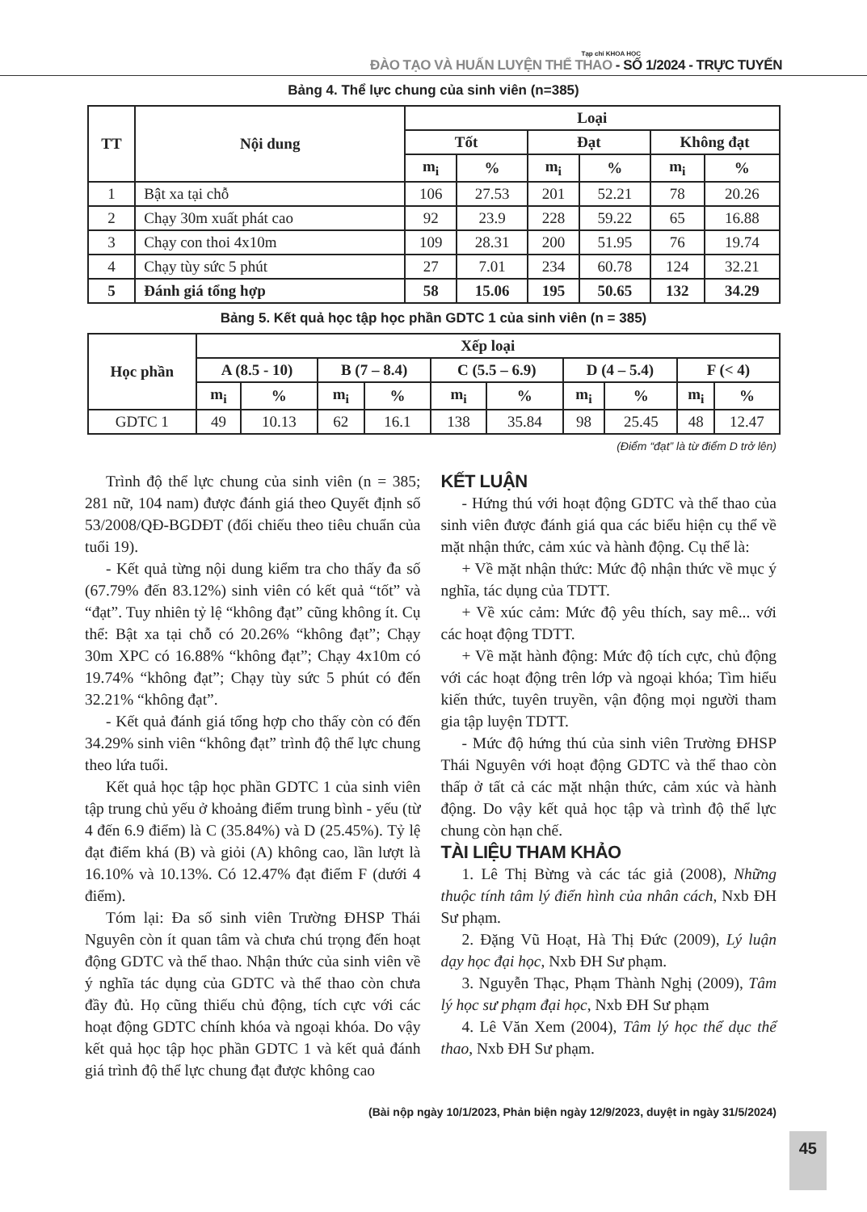Tạp chí KHOA HỌC
ĐÀO TẠO VÀ HUẤN LUYỆN THỂ THAO - SỐ 1/2024 - TRỰC TUYẾN
Bảng 4. Thể lực chung của sinh viên (n=385)
| TT | Nội dung | Loại | | | | | |
| --- | --- | --- | --- | --- | --- | --- | --- |
| | | Tốt | | Đạt | | Không đạt | |
| | | m<sub>i</sub> | % | m<sub>i</sub> | % | m<sub>i</sub> | % |
| 1 | Bật xa tại chỗ | 106 | 27.53 | 201 | 52.21 | 78 | 20.26 |
| 2 | Chạy 30m xuất phát cao | 92 | 23.9 | 228 | 59.22 | 65 | 16.88 |
| 3 | Chạy con thoi 4x10m | 109 | 28.31 | 200 | 51.95 | 76 | 19.74 |
| 4 | Chạy tùy sức 5 phút | 27 | 7.01 | 234 | 60.78 | 124 | 32.21 |
| 5 | Đánh giá tổng hợp | 58 | 15.06 | 195 | 50.65 | 132 | 34.29 |
Bảng 5. Kết quả học tập học phần GDTC 1 của sinh viên (n = 385)
| Học phần | Xếp loại | | | | | | | | | |
| --- | --- | --- | --- | --- | --- | --- | --- | --- | --- | --- |
| | A (8.5 - 10) | | B (7 – 8.4) | | C (5.5 – 6.9) | | D (4 – 5.4) | | F (< 4) | |
| | m<sub>i</sub> | % | m<sub>i</sub> | % | m<sub>i</sub> | % | m<sub>i</sub> | % | m<sub>i</sub> | % |
| GDTC 1 | 49 | 10.13 | 62 | 16.1 | 138 | 35.84 | 98 | 25.45 | 48 | 12.47 |
(Điểm “đạt” là từ điểm D trở lên)
Trình độ thể lực chung của sinh viên (n = 385; 281 nữ, 104 nam) được đánh giá theo Quyết định số 53/2008/QĐ-BGDĐT (đối chiếu theo tiêu chuẩn của tuổi 19).
- Kết quả từng nội dung kiểm tra cho thấy đa số (67.79% đến 83.12%) sinh viên có kết quả “tốt” và “đạt”. Tuy nhiên tỷ lệ “không đạt” cũng không ít. Cụ thể: Bật xa tại chỗ có 20.26% “không đạt”; Chạy 30m XPC có 16.88% “không đạt”; Chạy 4x10m có 19.74% “không đạt”; Chạy tùy sức 5 phút có đến 32.21% “không đạt”.
- Kết quả đánh giá tổng hợp cho thấy còn có đến 34.29% sinh viên “không đạt” trình độ thể lực chung theo lứa tuổi.
Kết quả học tập học phần GDTC 1 của sinh viên tập trung chủ yếu ở khoảng điểm trung bình - yếu (từ 4 đến 6.9 điểm) là C (35.84%) và D (25.45%). Tỷ lệ đạt điểm khá (B) và giỏi (A) không cao, lần lượt là 16.10% và 10.13%. Có 12.47% đạt điểm F (dưới 4 điểm).
Tóm lại: Đa số sinh viên Trường ĐHSP Thái Nguyên còn ít quan tâm và chưa chú trọng đến hoạt động GDTC và thể thao. Nhận thức của sinh viên về ý nghĩa tác dụng của GDTC và thể thao còn chưa đầy đủ. Họ cũng thiếu chủ động, tích cực với các hoạt động GDTC chính khóa và ngoại khóa. Do vậy kết quả học tập học phần GDTC 1 và kết quả đánh giá trình độ thể lực chung đạt được không cao
KẾT LUẬN
- Hứng thú với hoạt động GDTC và thể thao của sinh viên được đánh giá qua các biểu hiện cụ thể về mặt nhận thức, cảm xúc và hành động. Cụ thể là:
+ Về mặt nhận thức: Mức độ nhận thức về mục ý nghĩa, tác dụng của TDTT.
+ Về xúc cảm: Mức độ yêu thích, say mê... với các hoạt động TDTT.
+ Về mặt hành động: Mức độ tích cực, chủ động với các hoạt động trên lớp và ngoại khóa; Tìm hiểu kiến thức, tuyên truyền, vận động mọi người tham gia tập luyện TDTT.
- Mức độ hứng thú của sinh viên Trường ĐHSP Thái Nguyên với hoạt động GDTC và thể thao còn thấp ở tất cả các mặt nhận thức, cảm xúc và hành động. Do vậy kết quả học tập và trình độ thể lực chung còn hạn chế.
TÀI LIỆU THAM KHẢO
1. Lê Thị Bừng và các tác giả (2008), Những thuộc tính tâm lý điển hình của nhân cách, Nxb ĐH Sư phạm.
2. Đặng Vũ Hoạt, Hà Thị Đức (2009), Lý luận dạy học đại học, Nxb ĐH Sư phạm.
3. Nguyễn Thạc, Phạm Thành Nghị (2009), Tâm lý học sư phạm đại học, Nxb ĐH Sư phạm
4. Lê Văn Xem (2004), Tâm lý học thể dục thể thao, Nxb ĐH Sư phạm.
(Bài nộp ngày 10/1/2023, Phản biện ngày 12/9/2023, duyệt in ngày 31/5/2024)
45